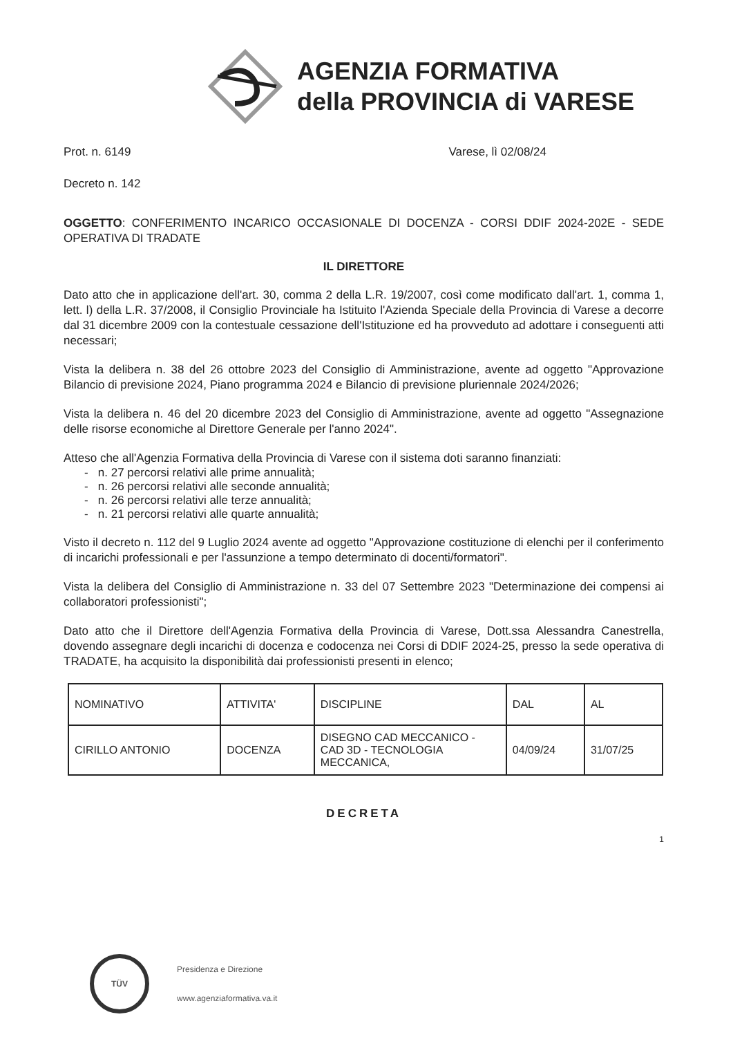AGENZIA FORMATIVA
della PROVINCIA di VARESE
Prot. n. 6149 Varese, lì 02/08/24
Decreto n. 142
OGGETTO: CONFERIMENTO INCARICO OCCASIONALE DI DOCENZA - CORSI DDIF 2024-202E - SEDE OPERATIVA DI TRADATE
IL DIRETTORE
Dato atto che in applicazione dell'art. 30, comma 2 della L.R. 19/2007, così come modificato dall'art. 1, comma 1, lett. l) della L.R. 37/2008, il Consiglio Provinciale ha Istituito l'Azienda Speciale della Provincia di Varese a decorre dal 31 dicembre 2009 con la contestuale cessazione dell'Istituzione ed ha provveduto ad adottare i conseguenti atti necessari;
Vista la delibera n. 38 del 26 ottobre 2023 del Consiglio di Amministrazione, avente ad oggetto "Approvazione Bilancio di previsione 2024, Piano programma 2024 e Bilancio di previsione pluriennale 2024/2026;
Vista la delibera n. 46 del 20 dicembre 2023 del Consiglio di Amministrazione, avente ad oggetto "Assegnazione delle risorse economiche al Direttore Generale per l'anno 2024".
Atteso che all'Agenzia Formativa della Provincia di Varese con il sistema doti saranno finanziati:
- n. 27 percorsi relativi alle prime annualità;
- n. 26 percorsi relativi alle seconde annualità;
- n. 26 percorsi relativi alle terze annualità;
- n. 21 percorsi relativi alle quarte annualità;
Visto il decreto n. 112 del 9 Luglio 2024 avente ad oggetto "Approvazione costituzione di elenchi per il conferimento di incarichi professionali e per l'assunzione a tempo determinato di docenti/formatori".
Vista la delibera del Consiglio di Amministrazione n. 33 del 07 Settembre 2023 "Determinazione dei compensi ai collaboratori professionisti";
Dato atto che il Direttore dell'Agenzia Formativa della Provincia di Varese, Dott.ssa Alessandra Canestrella, dovendo assegnare degli incarichi di docenza e codocenza nei Corsi di DDIF 2024-25, presso la sede operativa di TRADATE, ha acquisito la disponibilità dai professionisti presenti in elenco;
| NOMINATIVO | ATTIVITA' | DISCIPLINE | DAL | AL |
| CIRILLO ANTONIO | DOCENZA | DISEGNO CAD MECCANICO - CAD 3D - TECNOLOGIA MECCANICA, | 04/09/24 | 31/07/25 |
DECRETA
1
TÜV
Presidenza e Direzione
www.agenziaformativa.va.it